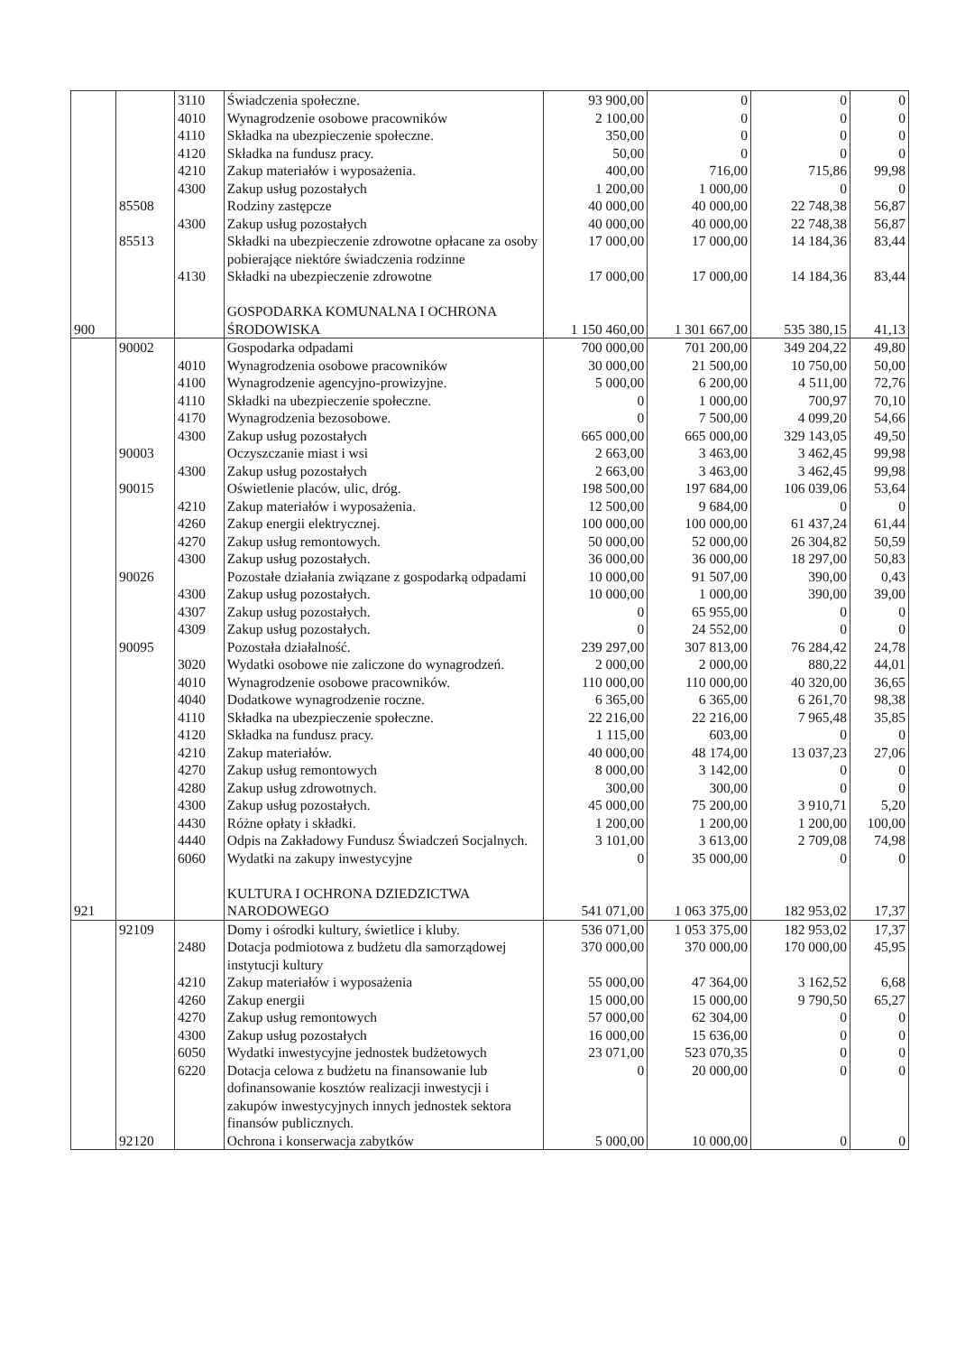| | | 3110 | Świadczenia społeczne. | 93 900,00 | 0 | 0 | 0 |
| | | 4010 | Wynagrodzenie osobowe pracowników | 2 100,00 | 0 | 0 | 0 |
| | | 4110 | Składka na ubezpieczenie społeczne. | 350,00 | 0 | 0 | 0 |
| | | 4120 | Składka na fundusz pracy. | 50,00 | 0 | 0 | 0 |
| | | 4210 | Zakup materiałów i wyposażenia. | 400,00 | 716,00 | 715,86 | 99,98 |
| | | 4300 | Zakup usług pozostałych | 1 200,00 | 1 000,00 | 0 | 0 |
| | 85508 | | Rodziny zastępcze | 40 000,00 | 40 000,00 | 22 748,38 | 56,87 |
| | | 4300 | Zakup usług pozostałych | 40 000,00 | 40 000,00 | 22 748,38 | 56,87 |
| | 85513 | | Składki na ubezpieczenie zdrowotne opłacane za osoby pobierające niektóre świadczenia rodzinne | 17 000,00 | 17 000,00 | 14 184,36 | 83,44 |
| | | 4130 | Składki na ubezpieczenie zdrowotne | 17 000,00 | 17 000,00 | 14 184,36 | 83,44 |
| 900 | | | GOSPODARKA KOMUNALNA I OCHRONA ŚRODOWISKA | 1 150 460,00 | 1 301 667,00 | 535 380,15 | 41,13 |
| | 90002 | | Gospodarka odpadami | 700 000,00 | 701 200,00 | 349 204,22 | 49,80 |
| | | 4010 | Wynagrodzenia osobowe pracowników | 30 000,00 | 21 500,00 | 10 750,00 | 50,00 |
| | | 4100 | Wynagrodzenie agencyjno-prowizyjne. | 5 000,00 | 6 200,00 | 4 511,00 | 72,76 |
| | | 4110 | Składki na ubezpieczenie społeczne. | 0 | 1 000,00 | 700,97 | 70,10 |
| | | 4170 | Wynagrodzenia bezosobowe. | 0 | 7 500,00 | 4 099,20 | 54,66 |
| | | 4300 | Zakup usług pozostałych | 665 000,00 | 665 000,00 | 329 143,05 | 49,50 |
| | 90003 | | Oczyszczanie miast i wsi | 2 663,00 | 3 463,00 | 3 462,45 | 99,98 |
| | | 4300 | Zakup usług pozostałych | 2 663,00 | 3 463,00 | 3 462,45 | 99,98 |
| | 90015 | | Oświetlenie placów, ulic, dróg. | 198 500,00 | 197 684,00 | 106 039,06 | 53,64 |
| | | 4210 | Zakup materiałów i wyposażenia. | 12 500,00 | 9 684,00 | 0 | 0 |
| | | 4260 | Zakup energii elektrycznej. | 100 000,00 | 100 000,00 | 61 437,24 | 61,44 |
| | | 4270 | Zakup usług remontowych. | 50 000,00 | 52 000,00 | 26 304,82 | 50,59 |
| | | 4300 | Zakup usług pozostałych. | 36 000,00 | 36 000,00 | 18 297,00 | 50,83 |
| | 90026 | | Pozostałe działania związane z gospodarką odpadami | 10 000,00 | 91 507,00 | 390,00 | 0,43 |
| | | 4300 | Zakup usług pozostałych. | 10 000,00 | 1 000,00 | 390,00 | 39,00 |
| | | 4307 | Zakup usług pozostałych. | 0 | 65 955,00 | 0 | 0 |
| | | 4309 | Zakup usług pozostałych. | 0 | 24 552,00 | 0 | 0 |
| | 90095 | | Pozostała działalność. | 239 297,00 | 307 813,00 | 76 284,42 | 24,78 |
| | | 3020 | Wydatki osobowe nie zaliczone do wynagrodzeń. | 2 000,00 | 2 000,00 | 880,22 | 44,01 |
| | | 4010 | Wynagrodzenie osobowe pracowników. | 110 000,00 | 110 000,00 | 40 320,00 | 36,65 |
| | | 4040 | Dodatkowe wynagrodzenie roczne. | 6 365,00 | 6 365,00 | 6 261,70 | 98,38 |
| | | 4110 | Składka na ubezpieczenie społeczne. | 22 216,00 | 22 216,00 | 7 965,48 | 35,85 |
| | | 4120 | Składka na fundusz pracy. | 1 115,00 | 603,00 | 0 | 0 |
| | | 4210 | Zakup materiałów. | 40 000,00 | 48 174,00 | 13 037,23 | 27,06 |
| | | 4270 | Zakup usług remontowych | 8 000,00 | 3 142,00 | 0 | 0 |
| | | 4280 | Zakup usług zdrowotnych. | 300,00 | 300,00 | 0 | 0 |
| | | 4300 | Zakup usług pozostałych. | 45 000,00 | 75 200,00 | 3 910,71 | 5,20 |
| | | 4430 | Różne opłaty i składki. | 1 200,00 | 1 200,00 | 1 200,00 | 100,00 |
| | | 4440 | Odpis na Zakładowy Fundusz Świadczeń Socjalnych. | 3 101,00 | 3 613,00 | 2 709,08 | 74,98 |
| | | 6060 | Wydatki na zakupy inwestycyjne | 0 | 35 000,00 | 0 | 0 |
| 921 | | | KULTURA I OCHRONA DZIEDZICTWA NARODOWEGO | 541 071,00 | 1 063 375,00 | 182 953,02 | 17,37 |
| | 92109 | | Domy i ośrodki kultury, świetlice i kluby. | 536 071,00 | 1 053 375,00 | 182 953,02 | 17,37 |
| | | 2480 | Dotacja podmiotowa z budżetu dla samorządowej instytucji kultury | 370 000,00 | 370 000,00 | 170 000,00 | 45,95 |
| | | 4210 | Zakup materiałów i wyposażenia | 55 000,00 | 47 364,00 | 3 162,52 | 6,68 |
| | | 4260 | Zakup energii | 15 000,00 | 15 000,00 | 9 790,50 | 65,27 |
| | | 4270 | Zakup usług remontowych | 57 000,00 | 62 304,00 | 0 | 0 |
| | | 4300 | Zakup usług pozostałych | 16 000,00 | 15 636,00 | 0 | 0 |
| | | 6050 | Wydatki inwestycyjne jednostek budżetowych | 23 071,00 | 523 070,35 | 0 | 0 |
| | | 6220 | Dotacja celowa z budżetu na finansowanie lub dofinansowanie kosztów realizacji inwestycji i zakupów inwestycyjnych innych jednostek sektora finansów publicznych. | 0 | 20 000,00 | 0 | 0 |
| | 92120 | | Ochrona i konserwacja zabytków | 5 000,00 | 10 000,00 | 0 | 0 |